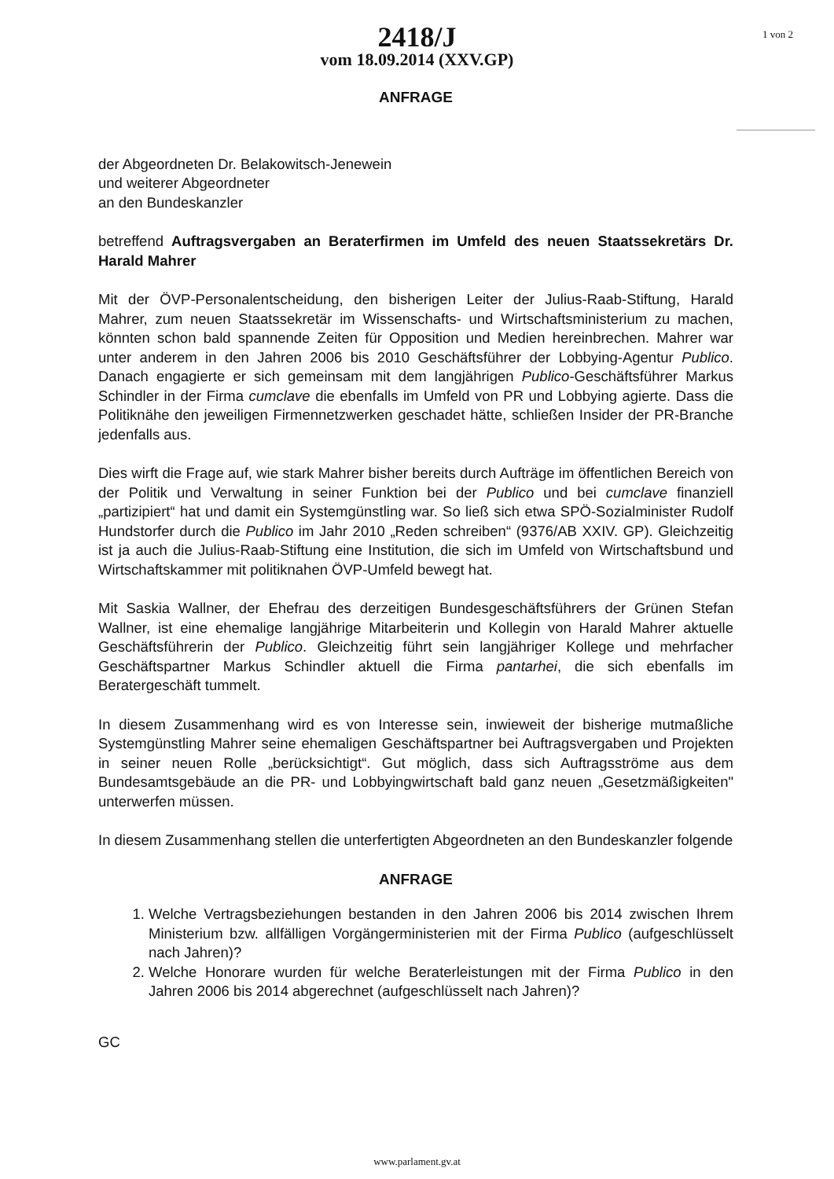1 von 2
2418/J
vom 18.09.2014 (XXV.GP)
ANFRAGE
der Abgeordneten Dr. Belakowitsch-Jenewein
und weiterer Abgeordneter
an den Bundeskanzler
betreffend Auftragsvergaben an Beraterfirmen im Umfeld des neuen Staatssekretärs Dr. Harald Mahrer
Mit der ÖVP-Personalentscheidung, den bisherigen Leiter der Julius-Raab-Stiftung, Harald Mahrer, zum neuen Staatssekretär im Wissenschafts- und Wirtschaftsministerium zu machen, könnten schon bald spannende Zeiten für Opposition und Medien hereinbrechen. Mahrer war unter anderem in den Jahren 2006 bis 2010 Geschäftsführer der Lobbying-Agentur Publico. Danach engagierte er sich gemeinsam mit dem langjährigen Publico-Geschäftsführer Markus Schindler in der Firma cumclave die ebenfalls im Umfeld von PR und Lobbying agierte. Dass die Politiknähe den jeweiligen Firmennetzwerken geschadet hätte, schließen Insider der PR-Branche jedenfalls aus.
Dies wirft die Frage auf, wie stark Mahrer bisher bereits durch Aufträge im öffentlichen Bereich von der Politik und Verwaltung in seiner Funktion bei der Publico und bei cumclave finanziell „partizipiert“ hat und damit ein Systemgünstling war. So ließ sich etwa SPÖ-Sozialminister Rudolf Hundstorfer durch die Publico im Jahr 2010 „Reden schreiben“ (9376/AB XXIV. GP). Gleichzeitig ist ja auch die Julius-Raab-Stiftung eine Institution, die sich im Umfeld von Wirtschaftsbund und Wirtschaftskammer mit politiknahen ÖVP-Umfeld bewegt hat.
Mit Saskia Wallner, der Ehefrau des derzeitigen Bundesgeschäftsführers der Grünen Stefan Wallner, ist eine ehemalige langjährige Mitarbeiterin und Kollegin von Harald Mahrer aktuelle Geschäftsführerin der Publico. Gleichzeitig führt sein langjähriger Kollege und mehrfacher Geschäftspartner Markus Schindler aktuell die Firma pantarhei, die sich ebenfalls im Beratergeschäft tummelt.
In diesem Zusammenhang wird es von Interesse sein, inwieweit der bisherige mutmaßliche Systemgünstling Mahrer seine ehemaligen Geschäftspartner bei Auftragsvergaben und Projekten in seiner neuen Rolle „berücksichtigt“. Gut möglich, dass sich Auftragsströme aus dem Bundesamtsgebäude an die PR- und Lobbyingwirtschaft bald ganz neuen „Gesetzmäßigkeiten" unterwerfen müssen.
In diesem Zusammenhang stellen die unterfertigten Abgeordneten an den Bundeskanzler folgende
ANFRAGE
1. Welche Vertragsbeziehungen bestanden in den Jahren 2006 bis 2014 zwischen Ihrem Ministerium bzw. allfälligen Vorgängerministerien mit der Firma Publico (aufgeschlüsselt nach Jahren)?
2. Welche Honorare wurden für welche Beraterleistungen mit der Firma Publico in den Jahren 2006 bis 2014 abgerechnet (aufgeschlüsselt nach Jahren)?
GC
www.parlament.gv.at